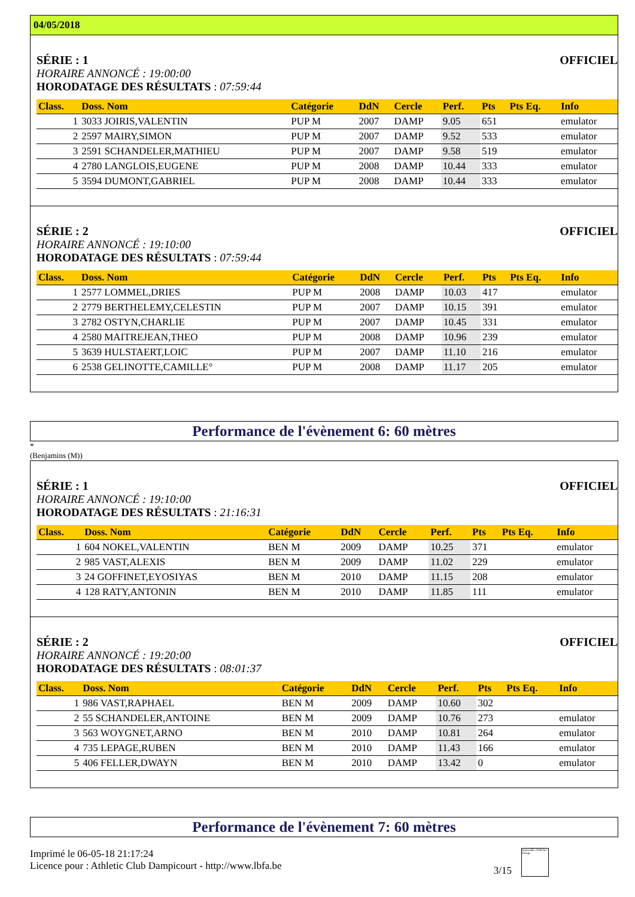04/05/2018
SÉRIE : 1 OFFICIEL
HORAIRE ANNONCÉ : 19:00:00
HORODATAGE DES RÉSULTATS : 07:59:44
| Class. | Doss. Nom | Catégorie | DdN | Cercle | Perf. | Pts | Pts Eq. | Info |
| --- | --- | --- | --- | --- | --- | --- | --- | --- |
| 1 | 3033 JOIRIS,VALENTIN | PUP M | 2007 | DAMP | 9.05 | 651 | | emulator |
| 2 | 2597 MAIRY,SIMON | PUP M | 2007 | DAMP | 9.52 | 533 | | emulator |
| 3 | 2591 SCHANDELER,MATHIEU | PUP M | 2007 | DAMP | 9.58 | 519 | | emulator |
| 4 | 2780 LANGLOIS,EUGENE | PUP M | 2008 | DAMP | 10.44 | 333 | | emulator |
| 5 | 3594 DUMONT,GABRIEL | PUP M | 2008 | DAMP | 10.44 | 333 | | emulator |
SÉRIE : 2 OFFICIEL
HORAIRE ANNONCÉ : 19:10:00
HORODATAGE DES RÉSULTATS : 07:59:44
| Class. | Doss. Nom | Catégorie | DdN | Cercle | Perf. | Pts | Pts Eq. | Info |
| --- | --- | --- | --- | --- | --- | --- | --- | --- |
| 1 | 2577 LOMMEL,DRIES | PUP M | 2008 | DAMP | 10.03 | 417 | | emulator |
| 2 | 2779 BERTHELEMY,CELESTIN | PUP M | 2007 | DAMP | 10.15 | 391 | | emulator |
| 3 | 2782 OSTYN,CHARLIE | PUP M | 2007 | DAMP | 10.45 | 331 | | emulator |
| 4 | 2580 MAITREJEAN,THEO | PUP M | 2008 | DAMP | 10.96 | 239 | | emulator |
| 5 | 3639 HULSTAERT,LOIC | PUP M | 2007 | DAMP | 11.10 | 216 | | emulator |
| 6 | 2538 GELINOTTE,CAMILLE° | PUP M | 2008 | DAMP | 11.17 | 205 | | emulator |
Performance de l'évènement 6: 60 mètres
*
(Benjamins (M))
SÉRIE : 1 OFFICIEL
HORAIRE ANNONCÉ : 19:10:00
HORODATAGE DES RÉSULTATS : 21:16:31
| Class. | Doss. Nom | Catégorie | DdN | Cercle | Perf. | Pts | Pts Eq. | Info |
| --- | --- | --- | --- | --- | --- | --- | --- | --- |
| 1 | 604 NOKEL,VALENTIN | BEN M | 2009 | DAMP | 10.25 | 371 | | emulator |
| 2 | 985 VAST,ALEXIS | BEN M | 2009 | DAMP | 11.02 | 229 | | emulator |
| 3 | 24 GOFFINET,EYOSIYAS | BEN M | 2010 | DAMP | 11.15 | 208 | | emulator |
| 4 | 128 RATY,ANTONIN | BEN M | 2010 | DAMP | 11.85 | 111 | | emulator |
SÉRIE : 2 OFFICIEL
HORAIRE ANNONCÉ : 19:20:00
HORODATAGE DES RÉSULTATS : 08:01:37
| Class. | Doss. Nom | Catégorie | DdN | Cercle | Perf. | Pts | Pts Eq. | Info |
| --- | --- | --- | --- | --- | --- | --- | --- | --- |
| 1 | 986 VAST,RAPHAEL | BEN M | 2009 | DAMP | 10.60 | 302 | | |
| 2 | 55 SCHANDELER,ANTOINE | BEN M | 2009 | DAMP | 10.76 | 273 | | emulator |
| 3 | 563 WOYGNET,ARNO | BEN M | 2010 | DAMP | 10.81 | 264 | | emulator |
| 4 | 735 LEPAGE,RUBEN | BEN M | 2010 | DAMP | 11.43 | 166 | | emulator |
| 5 | 406 FELLER,DWAYN | BEN M | 2010 | DAMP | 13.42 | 0 | | emulator |
Performance de l'évènement 7: 60 mètres
Imprimé le 06-05-18 21:17:24
Licence pour : Athletic Club Dampicourt - http://www.lbfa.be
3/15
Impossible d'afficher l'image.